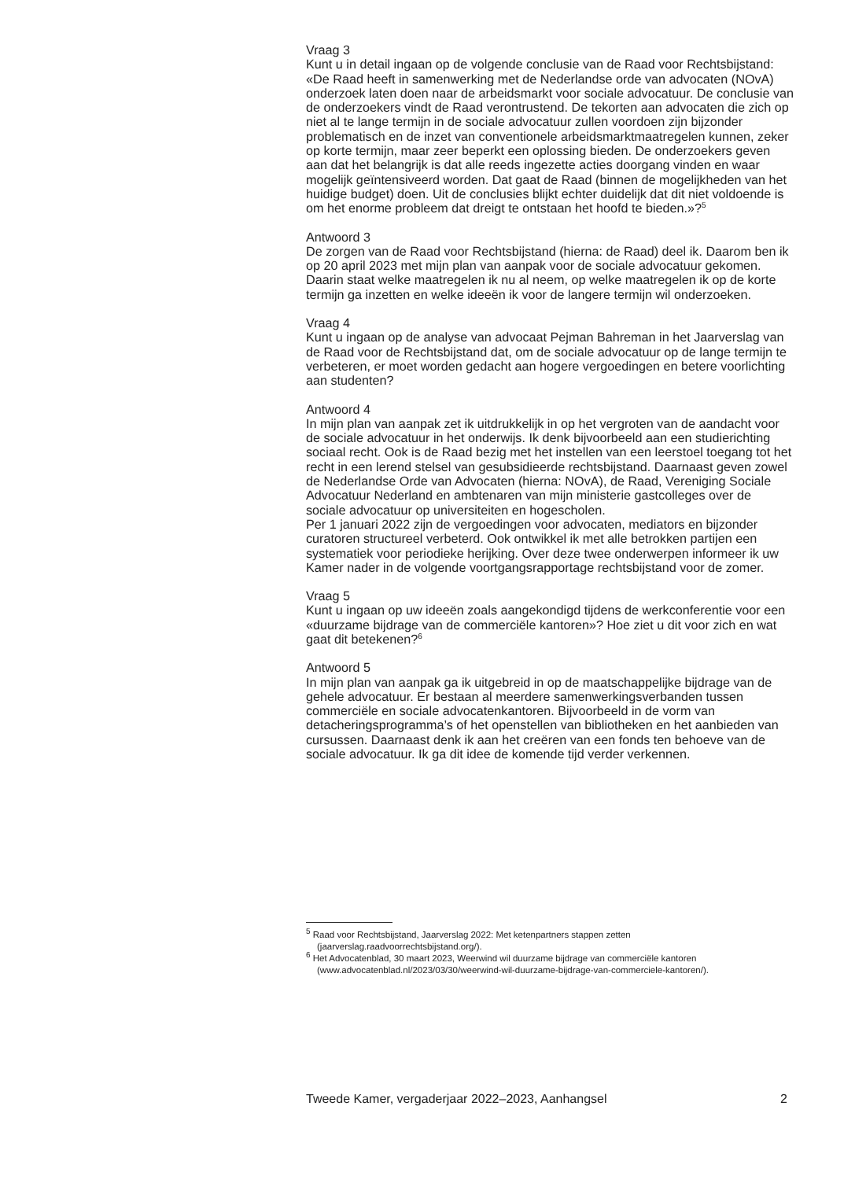Vraag 3
Kunt u in detail ingaan op de volgende conclusie van de Raad voor Rechtsbij­stand: «De Raad heeft in samenwerking met de Nederlandse orde van advocaten (NOvA) onderzoek laten doen naar de arbeidsmarkt voor sociale advocatuur. De conclusie van de onderzoekers vindt de Raad verontrustend. De tekorten aan advocaten die zich op niet al te lange termijn in de sociale advocatuur zullen voordoen zijn bijzonder problematisch en de inzet van conventionele arbeidsmarktmaatregelen kunnen, zeker op korte termijn, maar zeer beperkt een oplossing bieden. De onderzoekers geven aan dat het belangrijk is dat alle reeds ingezette acties doorgang vinden en waar mogelijk geïntensiveerd worden. Dat gaat de Raad (binnen de mogelijkheden van het huidige budget) doen. Uit de conclusies blijkt echter duidelijk dat dit niet voldoende is om het enorme probleem dat dreigt te ontstaan het hoofd te bieden.»?<sup>5</sup>
Antwoord 3
De zorgen van de Raad voor Rechtsbijstand (hierna: de Raad) deel ik. Daarom ben ik op 20 april 2023 met mijn plan van aanpak voor de sociale advocatuur gekomen. Daarin staat welke maatregelen ik nu al neem, op welke maatrege­len ik op de korte termijn ga inzetten en welke ideeën ik voor de langere termijn wil onderzoeken.
Vraag 4
Kunt u ingaan op de analyse van advocaat Pejman Bahreman in het Jaarverslag van de Raad voor de Rechtsbijstand dat, om de sociale advoca­tuur op de lange termijn te verbeteren, er moet worden gedacht aan hogere vergoedingen en betere voorlichting aan studenten?
Antwoord 4
In mijn plan van aanpak zet ik uitdrukkelijk in op het vergroten van de aandacht voor de sociale advocatuur in het onderwijs. Ik denk bijvoorbeeld aan een studierichting sociaal recht. Ook is de Raad bezig met het instellen van een leerstoel toegang tot het recht in een lerend stelsel van gesubsidi­eerde rechtsbijstand. Daarnaast geven zowel de Nederlandse Orde van Advocaten (hierna: NOvA), de Raad, Vereniging Sociale Advocatuur Neder­land en ambtenaren van mijn ministerie gastcolleges over de sociale advocatuur op universiteiten en hogescholen.
Per 1 januari 2022 zijn de vergoedingen voor advocaten, mediators en bijzonder curatoren structureel verbeterd. Ook ontwikkel ik met alle betrokken partijen een systematiek voor periodieke herijking. Over deze twee onderwer­pen informeer ik uw Kamer nader in de volgende voortgangsrapportage rechtsbijstand voor de zomer.
Vraag 5
Kunt u ingaan op uw ideeën zoals aangekondigd tijdens de werkconferentie voor een «duurzame bijdrage van de commerciële kantoren»? Hoe ziet u dit voor zich en wat gaat dit betekenen?<sup>6</sup>
Antwoord 5
In mijn plan van aanpak ga ik uitgebreid in op de maatschappelijke bijdrage van de gehele advocatuur. Er bestaan al meerdere samenwerkingsverbanden tussen commerciële en sociale advocatenkantoren. Bijvoorbeeld in de vorm van detacheringsprogramma’s of het openstellen van bibliotheken en het aanbieden van cursussen. Daarnaast denk ik aan het creëren van een fonds ten behoeve van de sociale advocatuur. Ik ga dit idee de komende tijd verder verkennen.
<sup>5</sup> Raad voor Rechtsbijstand, Jaarverslag 2022: Met ketenpartners stappen zetten (jaarverslag.raadvoorrechtsbijstand.org/).
<sup>6</sup> Het Advocatenblad, 30 maart 2023, Weerwind wil duurzame bijdrage van commerciële kantoren (www.advocatenblad.nl/2023/03/30/weerwind-wil-duurzame-bijdrage-van-commerciele-kantoren/).
Tweede Kamer, vergaderjaar 2022–2023, Aanhangsel 2